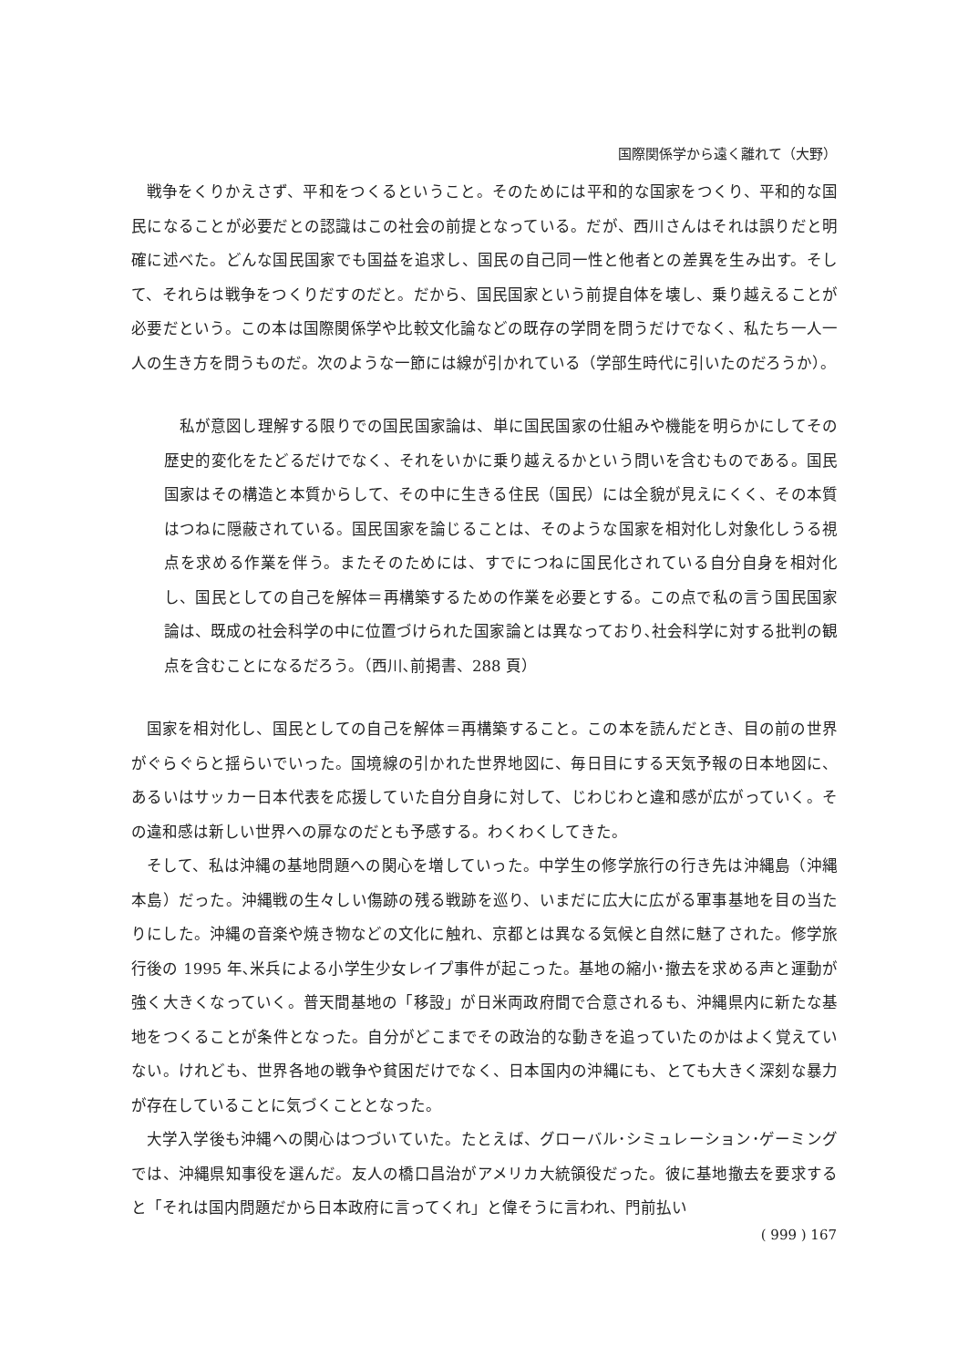国際関係学から遠く離れて（大野）
戦争をくりかえさず、平和をつくるということ。そのためには平和的な国家をつくり、平和的な国民になることが必要だとの認識はこの社会の前提となっている。だが、西川さんはそれは誤りだと明確に述べた。どんな国民国家でも国益を追求し、国民の自己同一性と他者との差異を生み出す。そして、それらは戦争をつくりだすのだと。だから、国民国家という前提自体を壊し、乗り越えることが必要だという。この本は国際関係学や比較文化論などの既存の学問を問うだけでなく、私たち一人一人の生き方を問うものだ。次のような一節には線が引かれている（学部生時代に引いたのだろうか）。
私が意図し理解する限りでの国民国家論は、単に国民国家の仕組みや機能を明らかにしてその歴史的変化をたどるだけでなく、それをいかに乗り越えるかという問いを含むものである。国民国家はその構造と本質からして、その中に生きる住民（国民）には全貌が見えにくく、その本質はつねに隠蔽されている。国民国家を論じることは、そのような国家を相対化し対象化しうる視点を求める作業を伴う。またそのためには、すでにつねに国民化されている自分自身を相対化し、国民としての自己を解体＝再構築するための作業を必要とする。この点で私の言う国民国家論は、既成の社会科学の中に位置づけられた国家論とは異なっており､社会科学に対する批判の観点を含むことになるだろう。（西川､前掲書、288 頁）
国家を相対化し、国民としての自己を解体＝再構築すること。この本を読んだとき、目の前の世界がぐらぐらと揺らいでいった。国境線の引かれた世界地図に、毎日目にする天気予報の日本地図に、あるいはサッカー日本代表を応援していた自分自身に対して、じわじわと違和感が広がっていく。その違和感は新しい世界への扉なのだとも予感する。わくわくしてきた。
そして、私は沖縄の基地問題への関心を増していった。中学生の修学旅行の行き先は沖縄島（沖縄本島）だった。沖縄戦の生々しい傷跡の残る戦跡を巡り、いまだに広大に広がる軍事基地を目の当たりにした。沖縄の音楽や焼き物などの文化に触れ、京都とは異なる気候と自然に魅了された。修学旅行後の 1995 年､米兵による小学生少女レイプ事件が起こった。基地の縮小･撤去を求める声と運動が強く大きくなっていく。普天間基地の「移設」が日米両政府間で合意されるも、沖縄県内に新たな基地をつくることが条件となった。自分がどこまでその政治的な動きを追っていたのかはよく覚えていない。けれども、世界各地の戦争や貧困だけでなく、日本国内の沖縄にも、とても大きく深刻な暴力が存在していることに気づくこととなった。
大学入学後も沖縄への関心はつづいていた。たとえば、グローバル･シミュレーション･ゲーミングでは、沖縄県知事役を選んだ。友人の橋口昌治がアメリカ大統領役だった。彼に基地撤去を要求すると「それは国内問題だから日本政府に言ってくれ」と偉そうに言われ、門前払い
( 999 ) 167